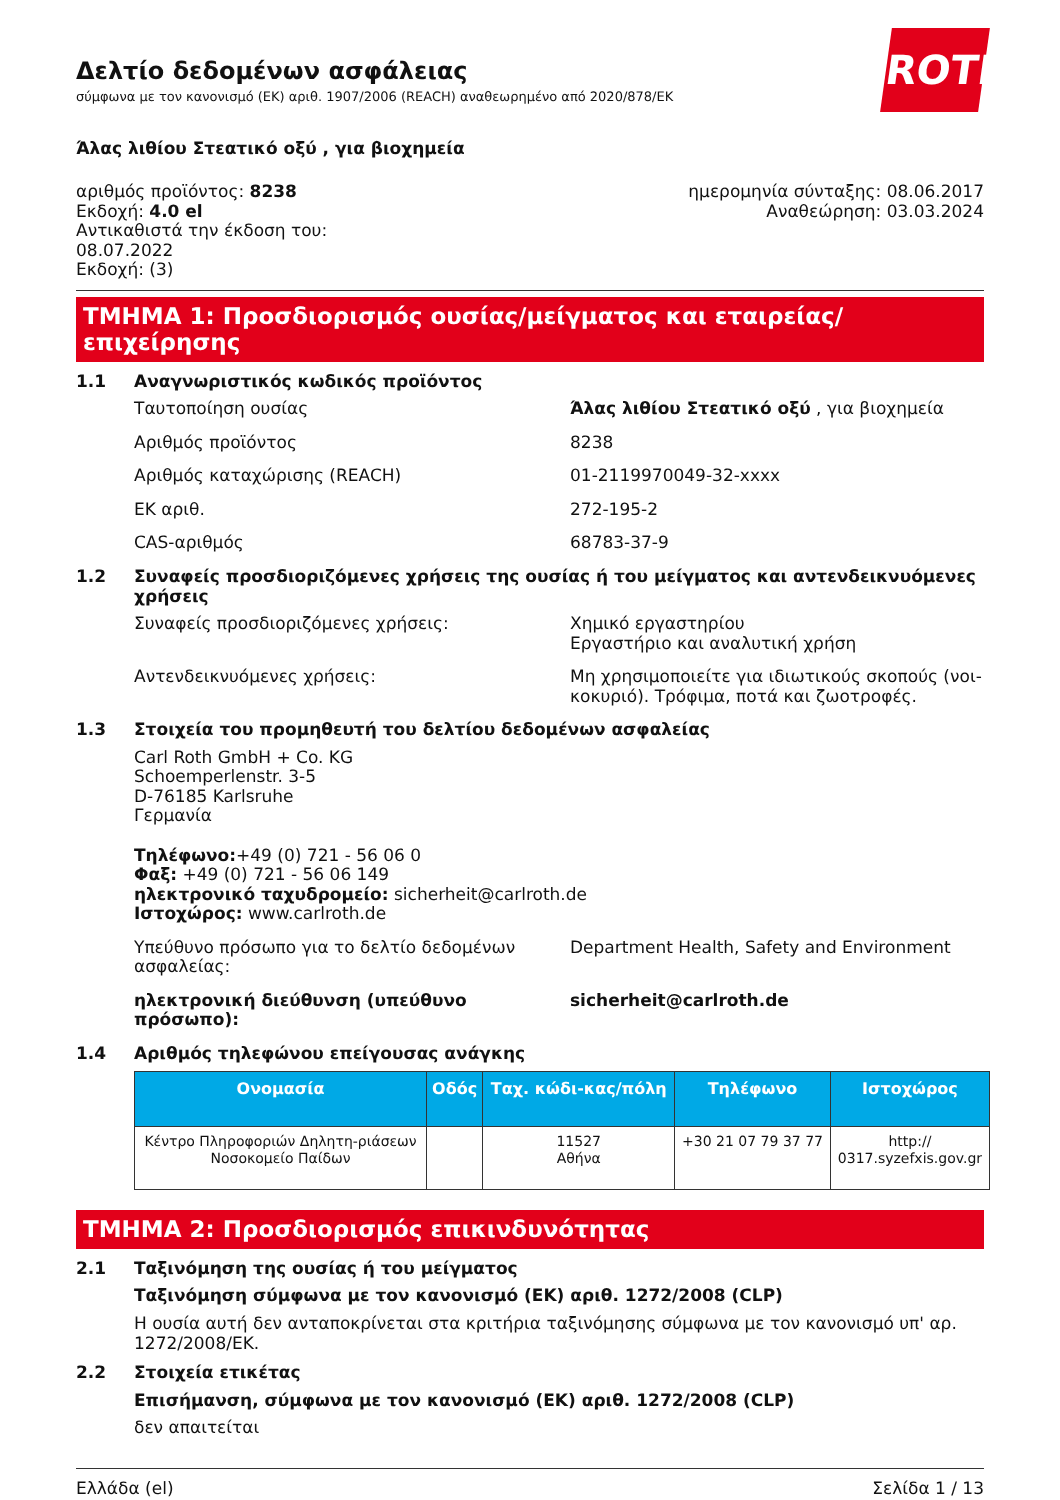ROTH
Δελτίο δεδομένων ασφάλειας
σύμφωνα με τον κανονισμό (ΕΚ) αριθ. 1907/2006 (REACH) αναθεωρημένο από 2020/878/ΕΚ
Άλας λιθίου Στεατικό οξύ , για βιοχημεία
αριθμός προϊόντος: 8238
Εκδοχή: 4.0 el
Αντικαθιστά την έκδοση του:
08.07.2022
Εκδοχή: (3)
ημερομηνία σύνταξης: 08.06.2017
Αναθεώρηση: 03.03.2024
ΤΜΗΜΑ 1: Προσδιορισμός ουσίας/μείγματος και εταιρείας/επιχείρησης
1.1 Αναγνωριστικός κωδικός προϊόντος
Ταυτοποίηση ουσίας Άλας λιθίου Στεατικό οξύ , για βιοχημεία
Αριθμός προϊόντος 8238
Αριθμός καταχώρισης (REACH) 01-2119970049-32-xxxx
ΕΚ αριθ. 272-195-2
CAS-αριθμός 68783-37-9
1.2 Συναφείς προσδιοριζόμενες χρήσεις της ουσίας ή του μείγματος και αντενδεικνυόμενες χρήσεις
Συναφείς προσδιοριζόμενες χρήσεις: Χημικό εργαστηρίου
Εργαστήριο και αναλυτική χρήση
Αντενδεικνυόμενες χρήσεις: Μη χρησιμοποιείτε για ιδιωτικούς σκοπούς (νοι-κοκυριό). Τρόφιμα, ποτά και ζωοτροφές.
1.3 Στοιχεία του προμηθευτή του δελτίου δεδομένων ασφαλείας
Carl Roth GmbH + Co. KG
Schoemperlenstr. 3-5
D-76185 Karlsruhe
Γερμανία
Τηλέφωνο:+49 (0) 721 - 56 06 0
Φαξ: +49 (0) 721 - 56 06 149
ηλεκτρονικό ταχυδρομείο: sicherheit@carlroth.de
Ιστοχώρος: www.carlroth.de
Υπεύθυνο πρόσωπο για το δελτίο δεδομένων ασφαλείας:
Department Health, Safety and Environment
ηλεκτρονική διεύθυνση (υπεύθυνο πρόσωπο): sicherheit@carlroth.de
1.4 Αριθμός τηλεφώνου επείγουσας ανάγκης
| Ονομασία | Οδός | Ταχ. κώδι-κας/πόλη | Τηλέφωνο | Ιστοχώρος |
| --- | --- | --- | --- | --- |
| Κέντρο Πληροφοριών Δηλητη-ριάσεων Νοσοκομείο Παίδων | | 11527 Αθήνα | +30 21 07 79 37 77 | http:// 0317.syzefxis.gov.gr |
ΤΜΗΜΑ 2: Προσδιορισμός επικινδυνότητας
2.1 Ταξινόμηση της ουσίας ή του μείγματος
Ταξινόμηση σύμφωνα με τον κανονισμό (ΕΚ) αριθ. 1272/2008 (CLP)
Η ουσία αυτή δεν ανταποκρίνεται στα κριτήρια ταξινόμησης σύμφωνα με τον κανονισμό υπ' αρ. 1272/2008/ΕΚ.
2.2 Στοιχεία ετικέτας
Επισήμανση, σύμφωνα με τον κανονισμό (ΕΚ) αριθ. 1272/2008 (CLP)
δεν απαιτείται
Ελλάδα (el) Σελίδα 1 / 13